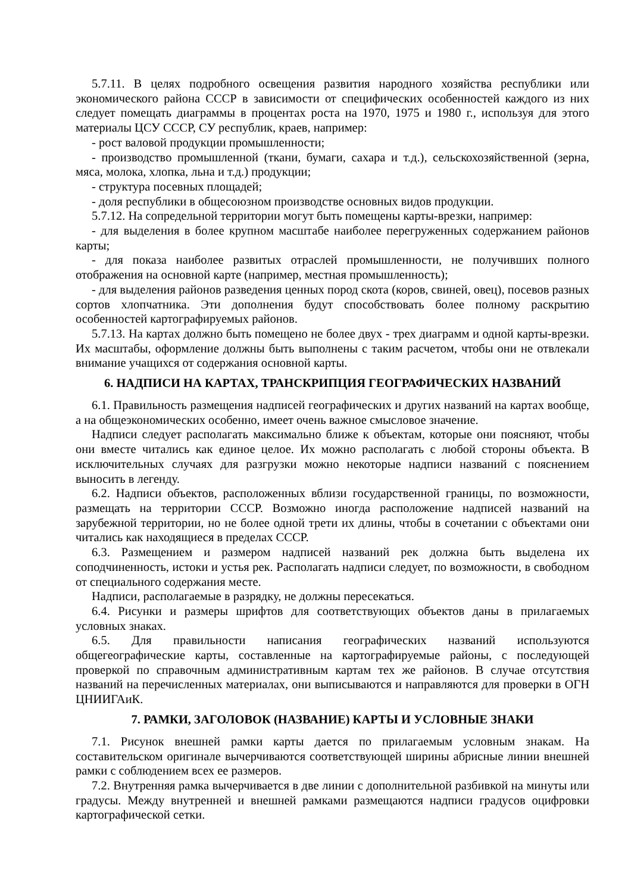5.7.11. В целях подробного освещения развития народного хозяйства республики или экономического района СССР в зависимости от специфических особенностей каждого из них следует помещать диаграммы в процентах роста на 1970, 1975 и 1980 г., используя для этого материалы ЦСУ СССР, СУ республик, краев, например:
- рост валовой продукции промышленности;
- производство промышленной (ткани, бумаги, сахара и т.д.), сельскохозяйственной (зерна, мяса, молока, хлопка, льна и т.д.) продукции;
- структура посевных площадей;
- доля республики в общесоюзном производстве основных видов продукции.
5.7.12. На сопредельной территории могут быть помещены карты-врезки, например:
- для выделения в более крупном масштабе наиболее перегруженных содержанием районов карты;
- для показа наиболее развитых отраслей промышленности, не получивших полного отображения на основной карте (например, местная промышленность);
- для выделения районов разведения ценных пород скота (коров, свиней, овец), посевов разных сортов хлопчатника. Эти дополнения будут способствовать более полному раскрытию особенностей картографируемых районов.
5.7.13. На картах должно быть помещено не более двух - трех диаграмм и одной карты-врезки. Их масштабы, оформление должны быть выполнены с таким расчетом, чтобы они не отвлекали внимание учащихся от содержания основной карты.
6. НАДПИСИ НА КАРТАХ, ТРАНСКРИПЦИЯ ГЕОГРАФИЧЕСКИХ НАЗВАНИЙ
6.1. Правильность размещения надписей географических и других названий на картах вообще, а на общеэкономических особенно, имеет очень важное смысловое значение.
Надписи следует располагать максимально ближе к объектам, которые они поясняют, чтобы они вместе читались как единое целое. Их можно располагать с любой стороны объекта. В исключительных случаях для разгрузки можно некоторые надписи названий с пояснением выносить в легенду.
6.2. Надписи объектов, расположенных вблизи государственной границы, по возможности, размещать на территории СССР. Возможно иногда расположение надписей названий на зарубежной территории, но не более одной трети их длины, чтобы в сочетании с объектами они читались как находящиеся в пределах СССР.
6.3. Размещением и размером надписей названий рек должна быть выделена их соподчиненность, истоки и устья рек. Располагать надписи следует, по возможности, в свободном от специального содержания месте.
Надписи, располагаемые в разрядку, не должны пересекаться.
6.4. Рисунки и размеры шрифтов для соответствующих объектов даны в прилагаемых условных знаках.
6.5. Для правильности написания географических названий используются общегеографические карты, составленные на картографируемые районы, с последующей проверкой по справочным административным картам тех же районов. В случае отсутствия названий на перечисленных материалах, они выписываются и направляются для проверки в ОГН ЦНИИГАиК.
7. РАМКИ, ЗАГОЛОВОК (НАЗВАНИЕ) КАРТЫ И УСЛОВНЫЕ ЗНАКИ
7.1. Рисунок внешней рамки карты дается по прилагаемым условным знакам. На составительском оригинале вычерчиваются соответствующей ширины абрисные линии внешней рамки с соблюдением всех ее размеров.
7.2. Внутренняя рамка вычерчивается в две линии с дополнительной разбивкой на минуты или градусы. Между внутренней и внешней рамками размещаются надписи градусов оцифровки картографической сетки.